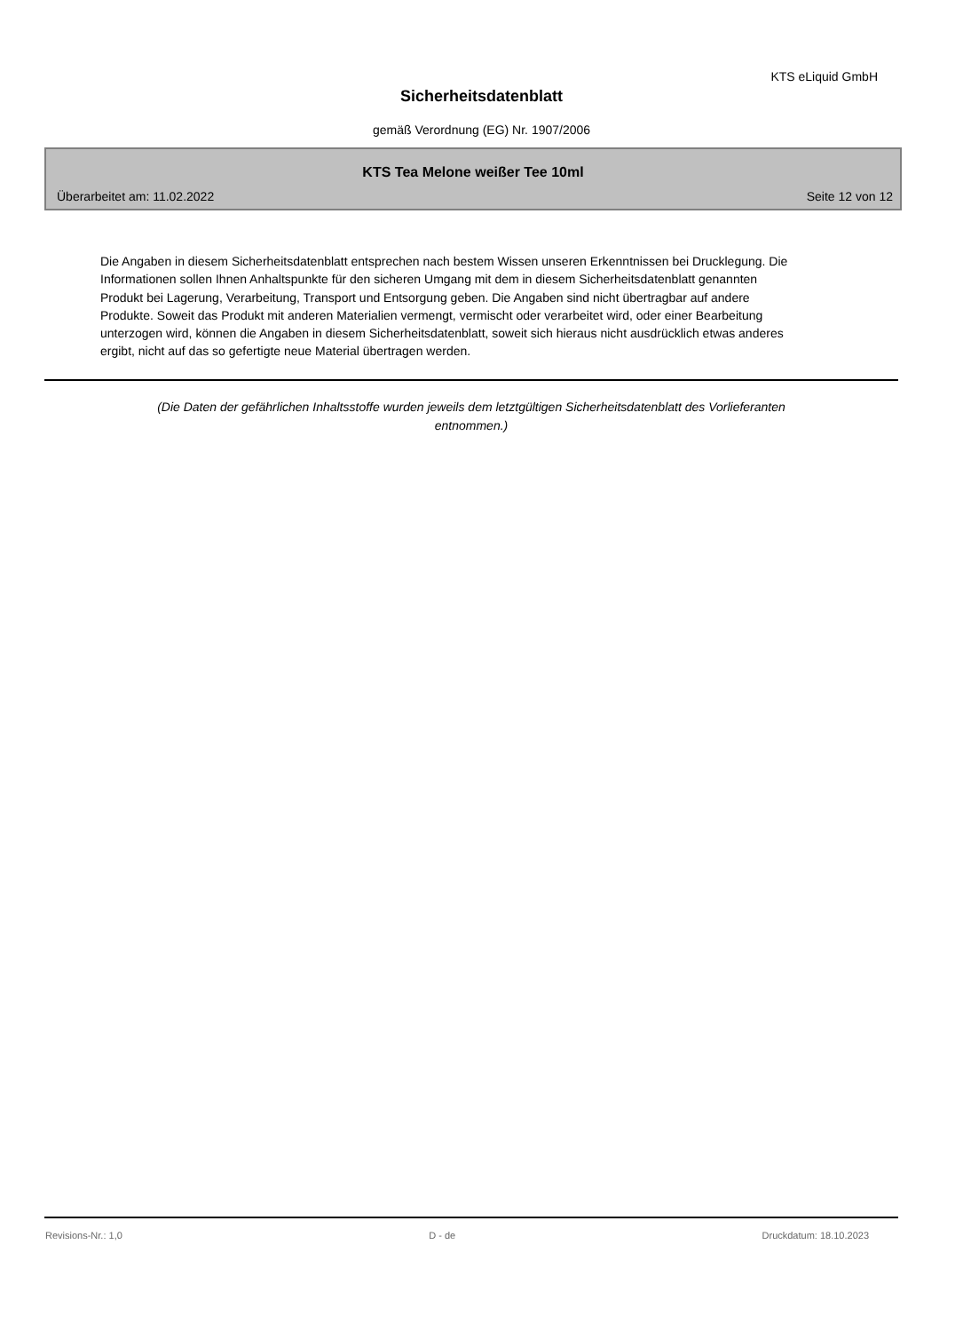KTS eLiquid GmbH
Sicherheitsdatenblatt
gemäß Verordnung (EG) Nr. 1907/2006
KTS Tea Melone weißer Tee 10ml
Überarbeitet am: 11.02.2022 Seite 12 von 12
Die Angaben in diesem Sicherheitsdatenblatt entsprechen nach bestem Wissen unseren Erkenntnissen bei Drucklegung. Die Informationen sollen Ihnen Anhaltspunkte für den sicheren Umgang mit dem in diesem Sicherheitsdatenblatt genannten Produkt bei Lagerung, Verarbeitung, Transport und Entsorgung geben. Die Angaben sind nicht übertragbar auf andere Produkte. Soweit das Produkt mit anderen Materialien vermengt, vermischt oder verarbeitet wird, oder einer Bearbeitung unterzogen wird, können die Angaben in diesem Sicherheitsdatenblatt, soweit sich hieraus nicht ausdrücklich etwas anderes ergibt, nicht auf das so gefertigte neue Material übertragen werden.
(Die Daten der gefährlichen Inhaltsstoffe wurden jeweils dem letztgültigen Sicherheitsdatenblatt des Vorlieferanten
entnommen.)
Revisions-Nr.: 1,0 D - de Druckdatum: 18.10.2023